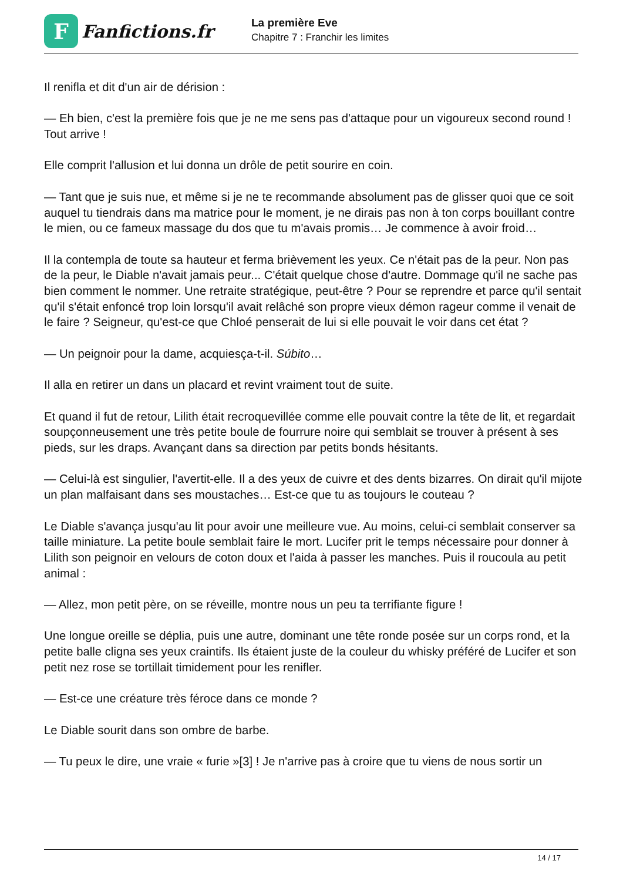F
Fanfictions.fr
La première Eve
Chapitre 7 : Franchir les limites
Il renifla et dit d'un air de dérision :
— Eh bien, c'est la première fois que je ne me sens pas d'attaque pour un vigoureux second round ! Tout arrive !
Elle comprit l'allusion et lui donna un drôle de petit sourire en coin.
— Tant que je suis nue, et même si je ne te recommande absolument pas de glisser quoi que ce soit auquel tu tiendrais dans ma matrice pour le moment, je ne dirais pas non à ton corps bouillant contre le mien, ou ce fameux massage du dos que tu m'avais promis… Je commence à avoir froid…
Il la contempla de toute sa hauteur et ferma brièvement les yeux. Ce n'était pas de la peur. Non pas de la peur, le Diable n'avait jamais peur... C'était quelque chose d'autre. Dommage qu'il ne sache pas bien comment le nommer. Une retraite stratégique, peut-être ? Pour se reprendre et parce qu'il sentait qu'il s'était enfoncé trop loin lorsqu'il avait relâché son propre vieux démon rageur comme il venait de le faire ? Seigneur, qu'est-ce que Chloé penserait de lui si elle pouvait le voir dans cet état ?
— Un peignoir pour la dame, acquiesça-t-il. Súbito…
Il alla en retirer un dans un placard et revint vraiment tout de suite.
Et quand il fut de retour, Lilith était recroquevillée comme elle pouvait contre la tête de lit, et regardait soupçonneusement une très petite boule de fourrure noire qui semblait se trouver à présent à ses pieds, sur les draps. Avançant dans sa direction par petits bonds hésitants.
— Celui-là est singulier, l'avertit-elle. Il a des yeux de cuivre et des dents bizarres. On dirait qu'il mijote un plan malfaisant dans ses moustaches… Est-ce que tu as toujours le couteau ?
Le Diable s'avança jusqu'au lit pour avoir une meilleure vue. Au moins, celui-ci semblait conserver sa taille miniature. La petite boule semblait faire le mort. Lucifer prit le temps nécessaire pour donner à Lilith son peignoir en velours de coton doux et l'aida à passer les manches. Puis il roucoula au petit animal :
— Allez, mon petit père, on se réveille, montre nous un peu ta terrifiante figure !
Une longue oreille se déplia, puis une autre, dominant une tête ronde posée sur un corps rond, et la petite balle cligna ses yeux craintifs. Ils étaient juste de la couleur du whisky préféré de Lucifer et son petit nez rose se tortillait timidement pour les renifler.
— Est-ce une créature très féroce dans ce monde ?
Le Diable sourit dans son ombre de barbe.
— Tu peux le dire, une vraie « furie »[3] ! Je n'arrive pas à croire que tu viens de nous sortir un
14 / 17